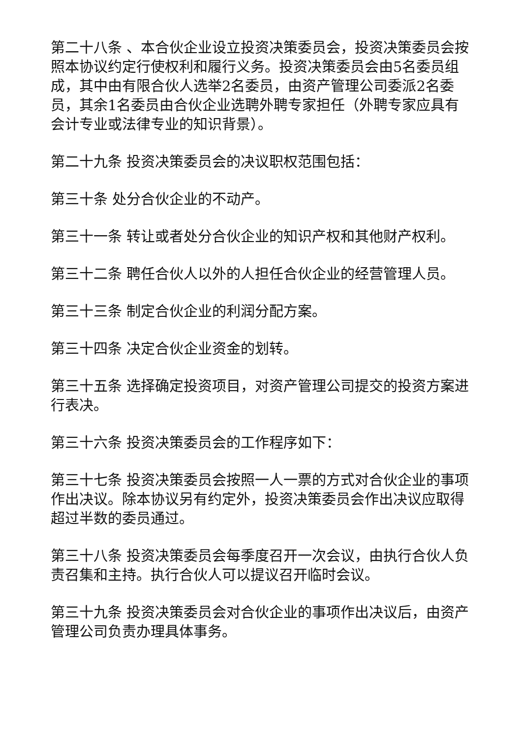第二十八条 、本合伙企业设立投资决策委员会，投资决策委员会按照本协议约定行使权利和履行义务。投资决策委员会由5名委员组成，其中由有限合伙人选举2名委员，由资产管理公司委派2名委员，其余1名委员由合伙企业选聘外聘专家担任（外聘专家应具有会计专业或法律专业的知识背景）。
第二十九条 投资决策委员会的决议职权范围包括：
第三十条 处分合伙企业的不动产。
第三十一条 转让或者处分合伙企业的知识产权和其他财产权利。
第三十二条 聘任合伙人以外的人担任合伙企业的经营管理人员。
第三十三条 制定合伙企业的利润分配方案。
第三十四条 决定合伙企业资金的划转。
第三十五条 选择确定投资项目，对资产管理公司提交的投资方案进行表决。
第三十六条 投资决策委员会的工作程序如下：
第三十七条 投资决策委员会按照一人一票的方式对合伙企业的事项作出决议。除本协议另有约定外，投资决策委员会作出决议应取得超过半数的委员通过。
第三十八条 投资决策委员会每季度召开一次会议，由执行合伙人负责召集和主持。执行合伙人可以提议召开临时会议。
第三十九条 投资决策委员会对合伙企业的事项作出决议后，由资产管理公司负责办理具体事务。